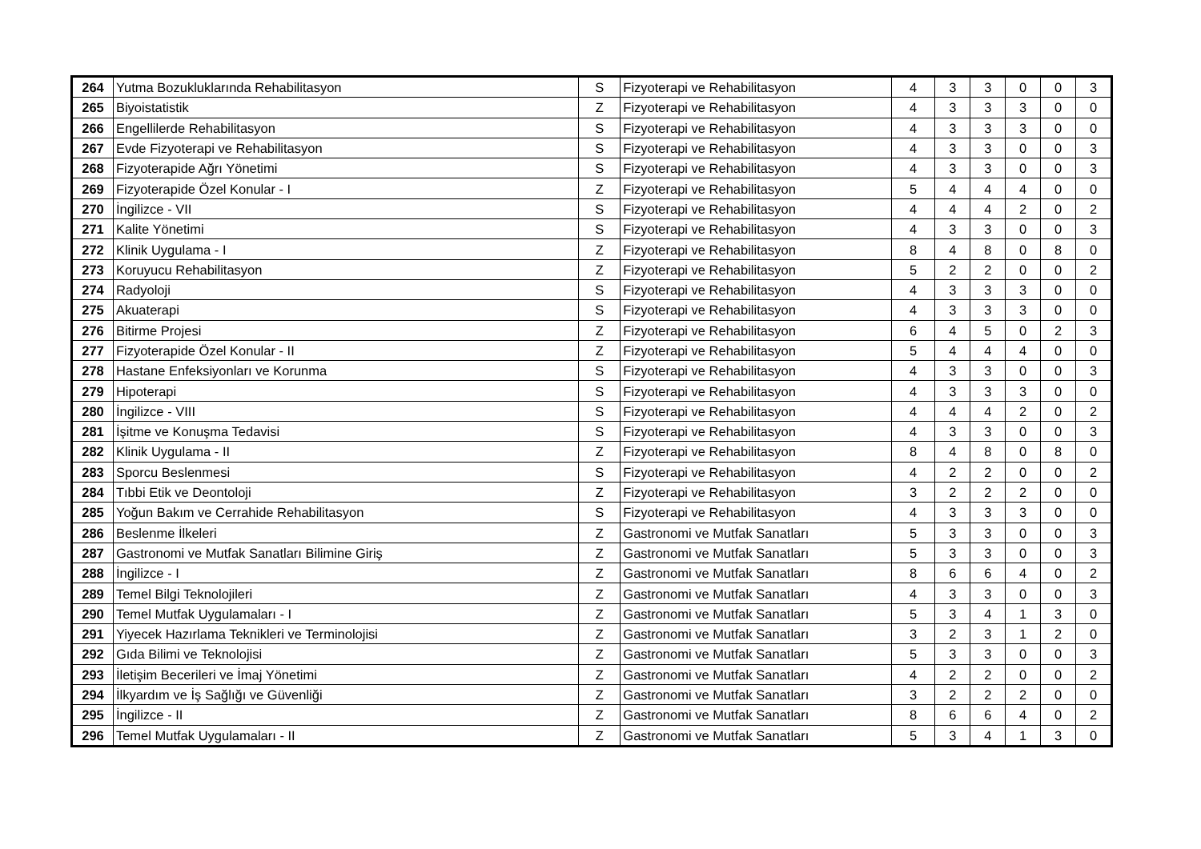| 264 | Yutma Bozukluklarında Rehabilitasyon | S | Fizyoterapi ve Rehabilitasyon | 4 | 3 | 3 | 0 | 0 | 3 |
| 265 | Biyoistatistik | Z | Fizyoterapi ve Rehabilitasyon | 4 | 3 | 3 | 3 | 0 | 0 |
| 266 | Engellilerde Rehabilitasyon | S | Fizyoterapi ve Rehabilitasyon | 4 | 3 | 3 | 3 | 0 | 0 |
| 267 | Evde Fizyoterapi ve Rehabilitasyon | S | Fizyoterapi ve Rehabilitasyon | 4 | 3 | 3 | 0 | 0 | 3 |
| 268 | Fizyoterapide Ağrı Yönetimi | S | Fizyoterapi ve Rehabilitasyon | 4 | 3 | 3 | 0 | 0 | 3 |
| 269 | Fizyoterapide Özel Konular - I | Z | Fizyoterapi ve Rehabilitasyon | 5 | 4 | 4 | 4 | 0 | 0 |
| 270 | İngilizce - VII | S | Fizyoterapi ve Rehabilitasyon | 4 | 4 | 4 | 2 | 0 | 2 |
| 271 | Kalite Yönetimi | S | Fizyoterapi ve Rehabilitasyon | 4 | 3 | 3 | 0 | 0 | 3 |
| 272 | Klinik Uygulama - I | Z | Fizyoterapi ve Rehabilitasyon | 8 | 4 | 8 | 0 | 8 | 0 |
| 273 | Koruyucu Rehabilitasyon | Z | Fizyoterapi ve Rehabilitasyon | 5 | 2 | 2 | 0 | 0 | 2 |
| 274 | Radyoloji | S | Fizyoterapi ve Rehabilitasyon | 4 | 3 | 3 | 3 | 0 | 0 |
| 275 | Akuaterapi | S | Fizyoterapi ve Rehabilitasyon | 4 | 3 | 3 | 3 | 0 | 0 |
| 276 | Bitirme Projesi | Z | Fizyoterapi ve Rehabilitasyon | 6 | 4 | 5 | 0 | 2 | 3 |
| 277 | Fizyoterapide Özel Konular - II | Z | Fizyoterapi ve Rehabilitasyon | 5 | 4 | 4 | 4 | 0 | 0 |
| 278 | Hastane Enfeksiyonları ve Korunma | S | Fizyoterapi ve Rehabilitasyon | 4 | 3 | 3 | 0 | 0 | 3 |
| 279 | Hipoterapi | S | Fizyoterapi ve Rehabilitasyon | 4 | 3 | 3 | 3 | 0 | 0 |
| 280 | İngilizce - VIII | S | Fizyoterapi ve Rehabilitasyon | 4 | 4 | 4 | 2 | 0 | 2 |
| 281 | İşitme ve Konuşma Tedavisi | S | Fizyoterapi ve Rehabilitasyon | 4 | 3 | 3 | 0 | 0 | 3 |
| 282 | Klinik Uygulama - II | Z | Fizyoterapi ve Rehabilitasyon | 8 | 4 | 8 | 0 | 8 | 0 |
| 283 | Sporcu Beslenmesi | S | Fizyoterapi ve Rehabilitasyon | 4 | 2 | 2 | 0 | 0 | 2 |
| 284 | Tıbbi Etik ve Deontoloji | Z | Fizyoterapi ve Rehabilitasyon | 3 | 2 | 2 | 2 | 0 | 0 |
| 285 | Yoğun Bakım ve Cerrahide Rehabilitasyon | S | Fizyoterapi ve Rehabilitasyon | 4 | 3 | 3 | 3 | 0 | 0 |
| 286 | Beslenme İlkeleri | Z | Gastronomi ve Mutfak Sanatları | 5 | 3 | 3 | 0 | 0 | 3 |
| 287 | Gastronomi ve Mutfak Sanatları Bilimine Giriş | Z | Gastronomi ve Mutfak Sanatları | 5 | 3 | 3 | 0 | 0 | 3 |
| 288 | İngilizce - I | Z | Gastronomi ve Mutfak Sanatları | 8 | 6 | 6 | 4 | 0 | 2 |
| 289 | Temel Bilgi Teknolojileri | Z | Gastronomi ve Mutfak Sanatları | 4 | 3 | 3 | 0 | 0 | 3 |
| 290 | Temel Mutfak Uygulamaları - I | Z | Gastronomi ve Mutfak Sanatları | 5 | 3 | 4 | 1 | 3 | 0 |
| 291 | Yiyecek Hazırlama Teknikleri ve Terminolojisi | Z | Gastronomi ve Mutfak Sanatları | 3 | 2 | 3 | 1 | 2 | 0 |
| 292 | Gıda Bilimi ve Teknolojisi | Z | Gastronomi ve Mutfak Sanatları | 5 | 3 | 3 | 0 | 0 | 3 |
| 293 | İletişim Becerileri ve İmaj Yönetimi | Z | Gastronomi ve Mutfak Sanatları | 4 | 2 | 2 | 0 | 0 | 2 |
| 294 | İlkyardım ve İş Sağlığı ve Güvenliği | Z | Gastronomi ve Mutfak Sanatları | 3 | 2 | 2 | 2 | 0 | 0 |
| 295 | İngilizce - II | Z | Gastronomi ve Mutfak Sanatları | 8 | 6 | 6 | 4 | 0 | 2 |
| 296 | Temel Mutfak Uygulamaları - II | Z | Gastronomi ve Mutfak Sanatları | 5 | 3 | 4 | 1 | 3 | 0 |